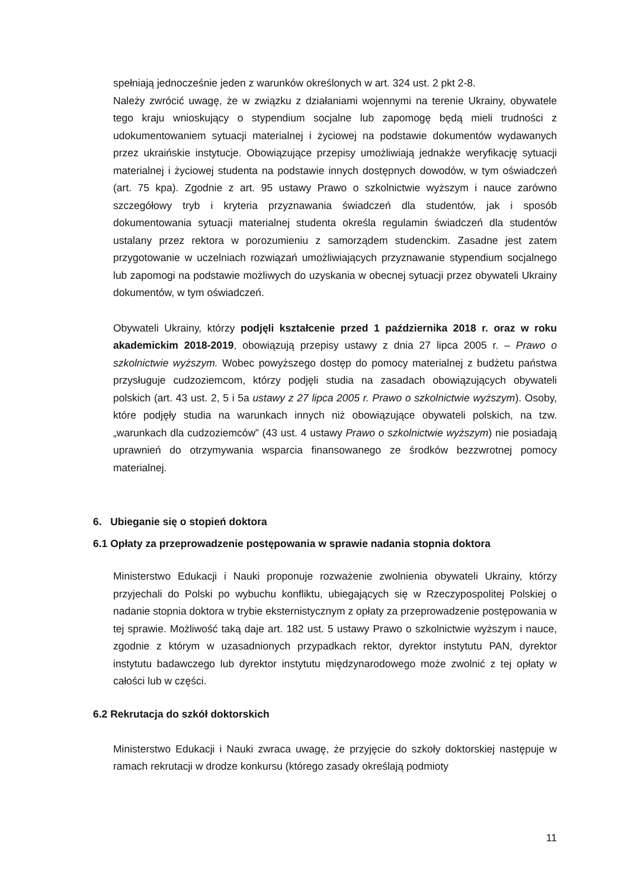spełniają jednocześnie jeden z warunków określonych w art. 324 ust. 2 pkt 2-8.
Należy zwrócić uwagę, że w związku z działaniami wojennymi na terenie Ukrainy, obywatele tego kraju wnioskujący o stypendium socjalne lub zapomogę będą mieli trudności z udokumentowaniem sytuacji materialnej i życiowej na podstawie dokumentów wydawanych przez ukraińskie instytucje. Obowiązujące przepisy umożliwiają jednakże weryfikację sytuacji materialnej i życiowej studenta na podstawie innych dostępnych dowodów, w tym oświadczeń (art. 75 kpa). Zgodnie z art. 95 ustawy Prawo o szkolnictwie wyższym i nauce zarówno szczegółowy tryb i kryteria przyznawania świadczeń dla studentów, jak i sposób dokumentowania sytuacji materialnej studenta określa regulamin świadczeń dla studentów ustalany przez rektora w porozumieniu z samorządem studenckim. Zasadne jest zatem przygotowanie w uczelniach rozwiązań umożliwiających przyznawanie stypendium socjalnego lub zapomogi na podstawie możliwych do uzyskania w obecnej sytuacji przez obywateli Ukrainy dokumentów, w tym oświadczeń.
Obywateli Ukrainy, którzy podjęli kształcenie przed 1 października 2018 r. oraz w roku akademickim 2018-2019, obowiązują przepisy ustawy z dnia 27 lipca 2005 r. – Prawo o szkolnictwie wyższym. Wobec powyższego dostęp do pomocy materialnej z budżetu państwa przysługuje cudzoziemcom, którzy podjęli studia na zasadach obowiązujących obywateli polskich (art. 43 ust. 2, 5 i 5a ustawy z 27 lipca 2005 r. Prawo o szkolnictwie wyższym). Osoby, które podjęły studia na warunkach innych niż obowiązujące obywateli polskich, na tzw. „warunkach dla cudzoziemców” (43 ust. 4 ustawy Prawo o szkolnictwie wyższym) nie posiadają uprawnień do otrzymywania wsparcia finansowanego ze środków bezzwrotnej pomocy materialnej.
6. Ubieganie się o stopień doktora
6.1 Opłaty za przeprowadzenie postępowania w sprawie nadania stopnia doktora
Ministerstwo Edukacji i Nauki proponuje rozważenie zwolnienia obywateli Ukrainy, którzy przyjechali do Polski po wybuchu konfliktu, ubiegających się w Rzeczypospolitej Polskiej o nadanie stopnia doktora w trybie eksternistycznym z opłaty za przeprowadzenie postępowania w tej sprawie. Możliwość taką daje art. 182 ust. 5 ustawy Prawo o szkolnictwie wyższym i nauce, zgodnie z którym w uzasadnionych przypadkach rektor, dyrektor instytutu PAN, dyrektor instytutu badawczego lub dyrektor instytutu międzynarodowego może zwolnić z tej opłaty w całości lub w części.
6.2 Rekrutacja do szkół doktorskich
Ministerstwo Edukacji i Nauki zwraca uwagę, że przyjęcie do szkoły doktorskiej następuje w ramach rekrutacji w drodze konkursu (którego zasady określają podmioty
11